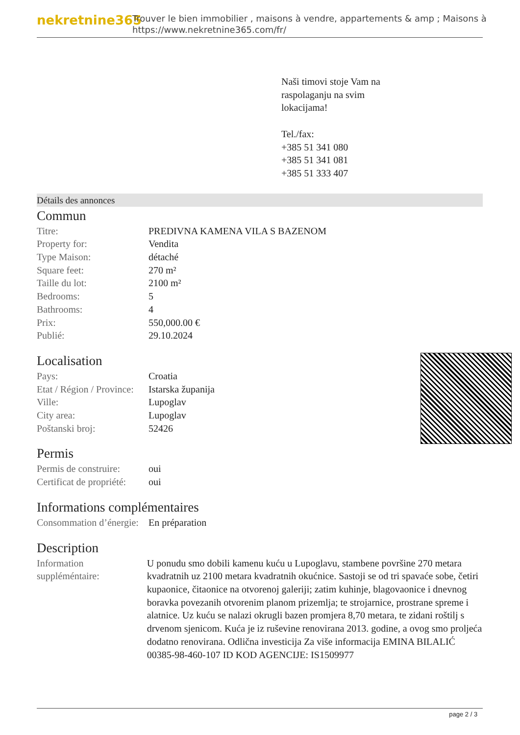nekretnine365
Trouver le bien immobilier , maisons à vendre, appartements & amp ; Maisons à
https://www.nekretnine365.com/fr/
Naši timovi stoje Vam na
raspolaganju na svim
lokacijama!
Tel./fax:
+385 51 341 080
+385 51 341 081
+385 51 333 407
Détails des annonces
Commun
| Titre: | PREDIVNA KAMENA VILA S BAZENOM |
| Property for: | Vendita |
| Type Maison: | détaché |
| Square feet: | 270 m² |
| Taille du lot: | 2100 m² |
| Bedrooms: | 5 |
| Bathrooms: | 4 |
| Prix: | 550,000.00 € |
| Publié: | 29.10.2024 |
Localisation
| Pays: | Croatia |
| Etat / Région / Province: | Istarska županija |
| Ville: | Lupoglav |
| City area: | Lupoglav |
| Poštanski broj: | 52426 |
Permis
| Permis de construire: | oui |
| Certificat de propriété: | oui |
Informations complémentaires
| Consommation d’énergie: | En préparation |
Description
| Information suppléméntaire: | U ponudu smo dobili kamenu kuću u Lupoglavu, stambene površine 270 metara kvadratnih uz 2100 metara kvadratnih okućnice. Sastoji se od tri spavaće sobe, četiri kupaonice, čitaonice na otvorenoj galeriji; zatim kuhinje, blagovaonice i dnevnog boravka povezanih otvorenim planom prizemlja; te strojarnice, prostrane spreme i alatnice. Uz kuću se nalazi okrugli bazen promjera 8,70 metara, te zidani roštilj s drvenom sjenicom. Kuća je iz ruševine renovirana 2013. godine, a ovog smo proljeća dodatno renovirana. Odlična investicija Za više informacija EMINA BILALIĆ 00385-98-460-107 ID KOD AGENCIJE: IS1509977 |
page 2 / 3